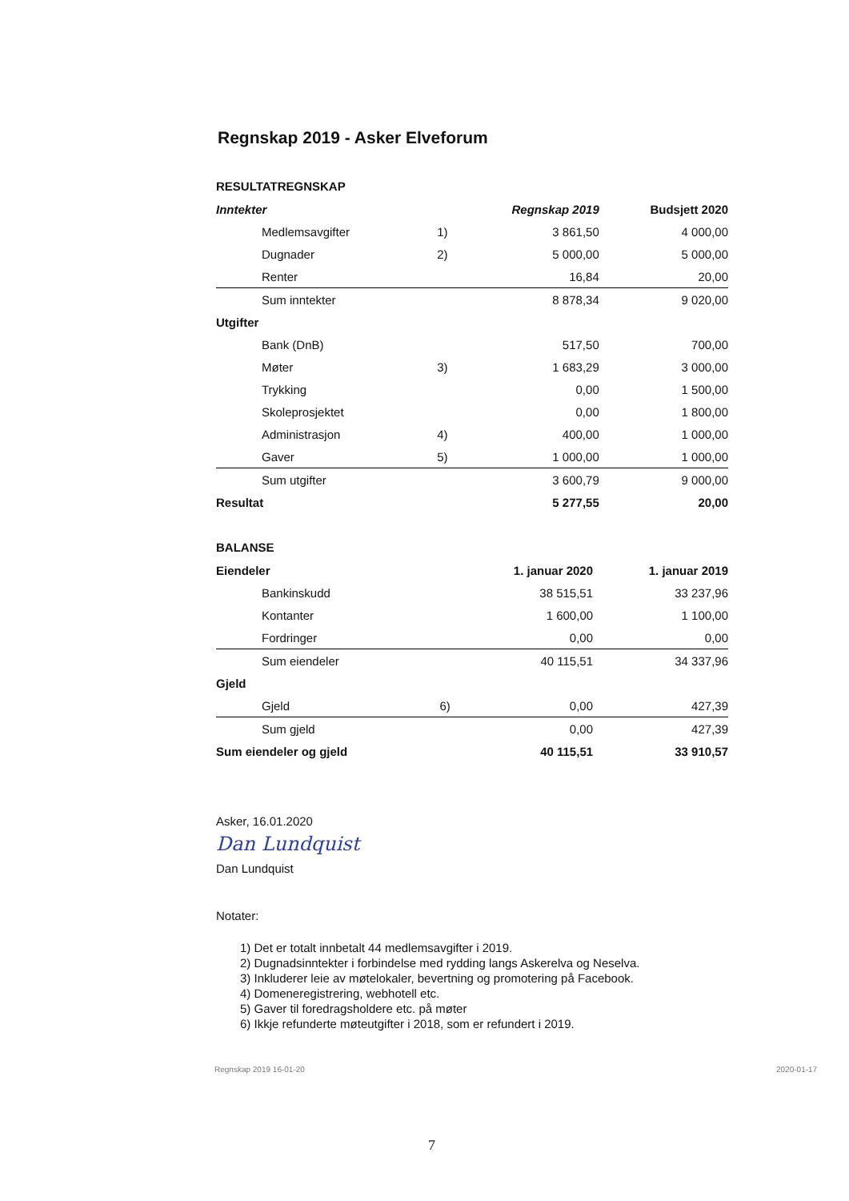Regnskap 2019 - Asker Elveforum
RESULTATREGNSKAP
| Inntekter | | Regnskap 2019 | Budsjett 2020 |
| --- | --- | --- | --- |
| Medlemsavgifter | 1) | 3 861,50 | 4 000,00 |
| Dugnader | 2) | 5 000,00 | 5 000,00 |
| Renter | | 16,84 | 20,00 |
| Sum inntekter | | 8 878,34 | 9 020,00 |
| Utgifter | | | |
| Bank (DnB) | | 517,50 | 700,00 |
| Møter | 3) | 1 683,29 | 3 000,00 |
| Trykking | | 0,00 | 1 500,00 |
| Skoleprosjektet | | 0,00 | 1 800,00 |
| Administrasjon | 4) | 400,00 | 1 000,00 |
| Gaver | 5) | 1 000,00 | 1 000,00 |
| Sum utgifter | | 3 600,79 | 9 000,00 |
| Resultat | | 5 277,55 | 20,00 |
BALANSE
| Eiendeler | | 1. januar 2020 | 1. januar 2019 |
| --- | --- | --- | --- |
| Bankinskudd | | 38 515,51 | 33 237,96 |
| Kontanter | | 1 600,00 | 1 100,00 |
| Fordringer | | 0,00 | 0,00 |
| Sum eiendeler | | 40 115,51 | 34 337,96 |
| Gjeld | | | |
| Gjeld | 6) | 0,00 | 427,39 |
| Sum gjeld | | 0,00 | 427,39 |
| Sum eiendeler og gjeld | | 40 115,51 | 33 910,57 |
Asker, 16.01.2020
Dan Lundquist
Dan Lundquist
Notater:
1) Det er totalt innbetalt 44 medlemsavgifter i 2019.
2) Dugnadsinntekter i forbindelse med rydding langs Askerelva og Neselva.
3) Inkluderer leie av møtelokaler, bevertning og promotering på Facebook.
4) Domeneregistrering, webhotell etc.
5) Gaver til foredragsholdere etc. på møter
6) Ikkje refunderte møteutgifter i 2018, som er refundert i 2019.
Regnskap 2019 16-01-20 2020-01-17
7